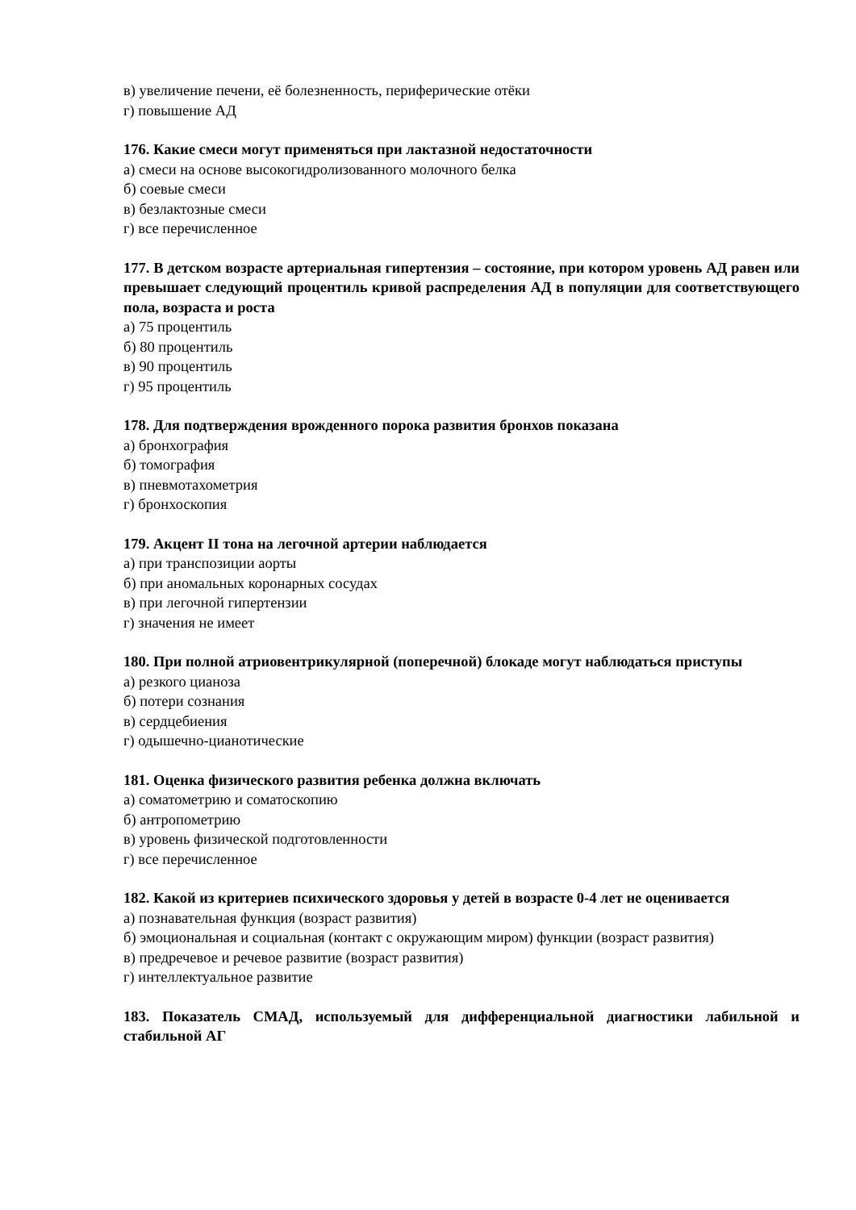в) увеличение печени, её болезненность, периферические отёки
г) повышение АД
176. Какие смеси могут применяться при лактазной недостаточности
а) смеси на основе высокогидролизованного молочного белка
б) соевые смеси
в) безлактозные смеси
г) все перечисленное
177. В детском возрасте артериальная гипертензия – состояние, при котором уровень АД равен или превышает следующий процентиль кривой распределения АД в популяции для соответствующего пола, возраста и роста
а) 75 процентиль
б) 80 процентиль
в) 90 процентиль
г) 95 процентиль
178. Для подтверждения врожденного порока развития бронхов показана
а) бронхография
б) томография
в) пневмотахометрия
г) бронхоскопия
179. Акцент II тона на легочной артерии наблюдается
а) при транспозиции аорты
б) при аномальных коронарных сосудах
в) при легочной гипертензии
г) значения не имеет
180. При полной атриовентрикулярной (поперечной) блокаде могут наблюдаться приступы
а) резкого цианоза
б) потери сознания
в) сердцебиения
г) одышечно-цианотические
181. Оценка физического развития ребенка должна включать
а) соматометрию и соматоскопию
б) антропометрию
в) уровень физической подготовленности
г) все перечисленное
182. Какой из критериев психического здоровья у детей в возрасте 0-4 лет не оценивается
а) познавательная функция (возраст развития)
б) эмоциональная и социальная (контакт с окружающим миром) функции (возраст развития)
в) предречевое и речевое развитие (возраст развития)
г) интеллектуальное развитие
183. Показатель СМАД, используемый для дифференциальной диагностики лабильной и стабильной АГ